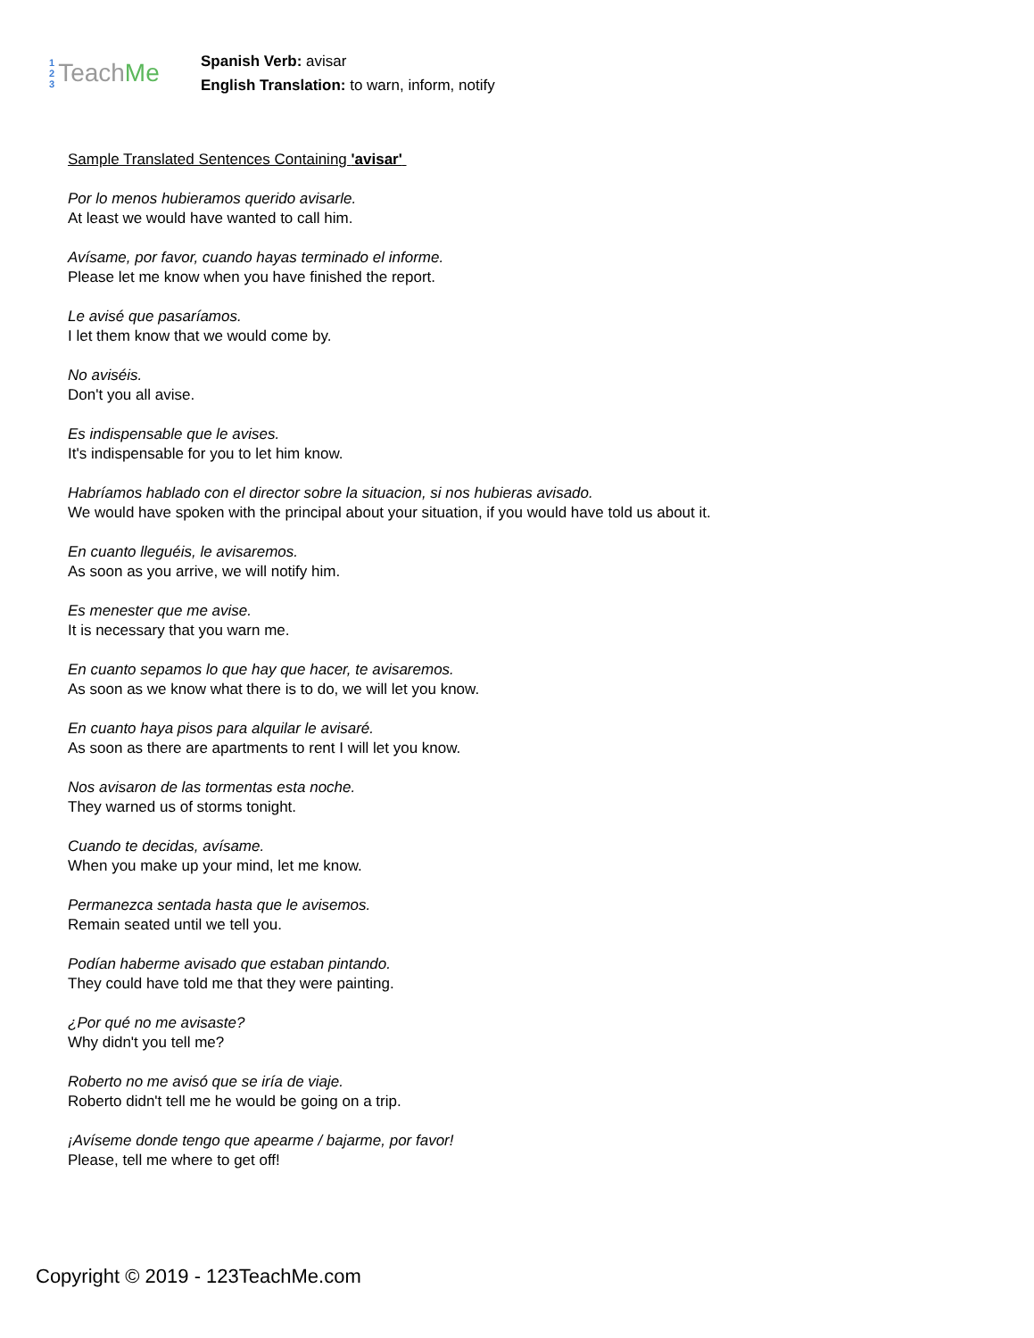1
2
3
Teach Me
Spanish Verb: avisar
English Translation: to warn, inform, notify
Sample Translated Sentences Containing 'avisar'
Por lo menos hubieramos querido avisarle.
At least we would have wanted to call him.
Avísame, por favor, cuando hayas terminado el informe.
Please let me know when you have finished the report.
Le avisé que pasaríamos.
I let them know that we would come by.
No aviséis.
Don't you all avise.
Es indispensable que le avises.
It's indispensable for you to let him know.
Habríamos hablado con el director sobre la situacion, si nos hubieras avisado.
We would have spoken with the principal about your situation, if you would have told us about it.
En cuanto lleguéis, le avisaremos.
As soon as you arrive, we will notify him.
Es menester que me avise.
It is necessary that you warn me.
En cuanto sepamos lo que hay que hacer, te avisaremos.
As soon as we know what there is to do, we will let you know.
En cuanto haya pisos para alquilar le avisaré.
As soon as there are apartments to rent I will let you know.
Nos avisaron de las tormentas esta noche.
They warned us of storms tonight.
Cuando te decidas, avísame.
When you make up your mind, let me know.
Permanezca sentada hasta que le avisemos.
Remain seated until we tell you.
Podían haberme avisado que estaban pintando.
They could have told me that they were painting.
¿Por qué no me avisaste?
Why didn't you tell me?
Roberto no me avisó que se iría de viaje.
Roberto didn't tell me he would be going on a trip.
¡Avíseme donde tengo que apearme / bajarme, por favor!
Please, tell me where to get off!
Copyright © 2019 - 123TeachMe.com